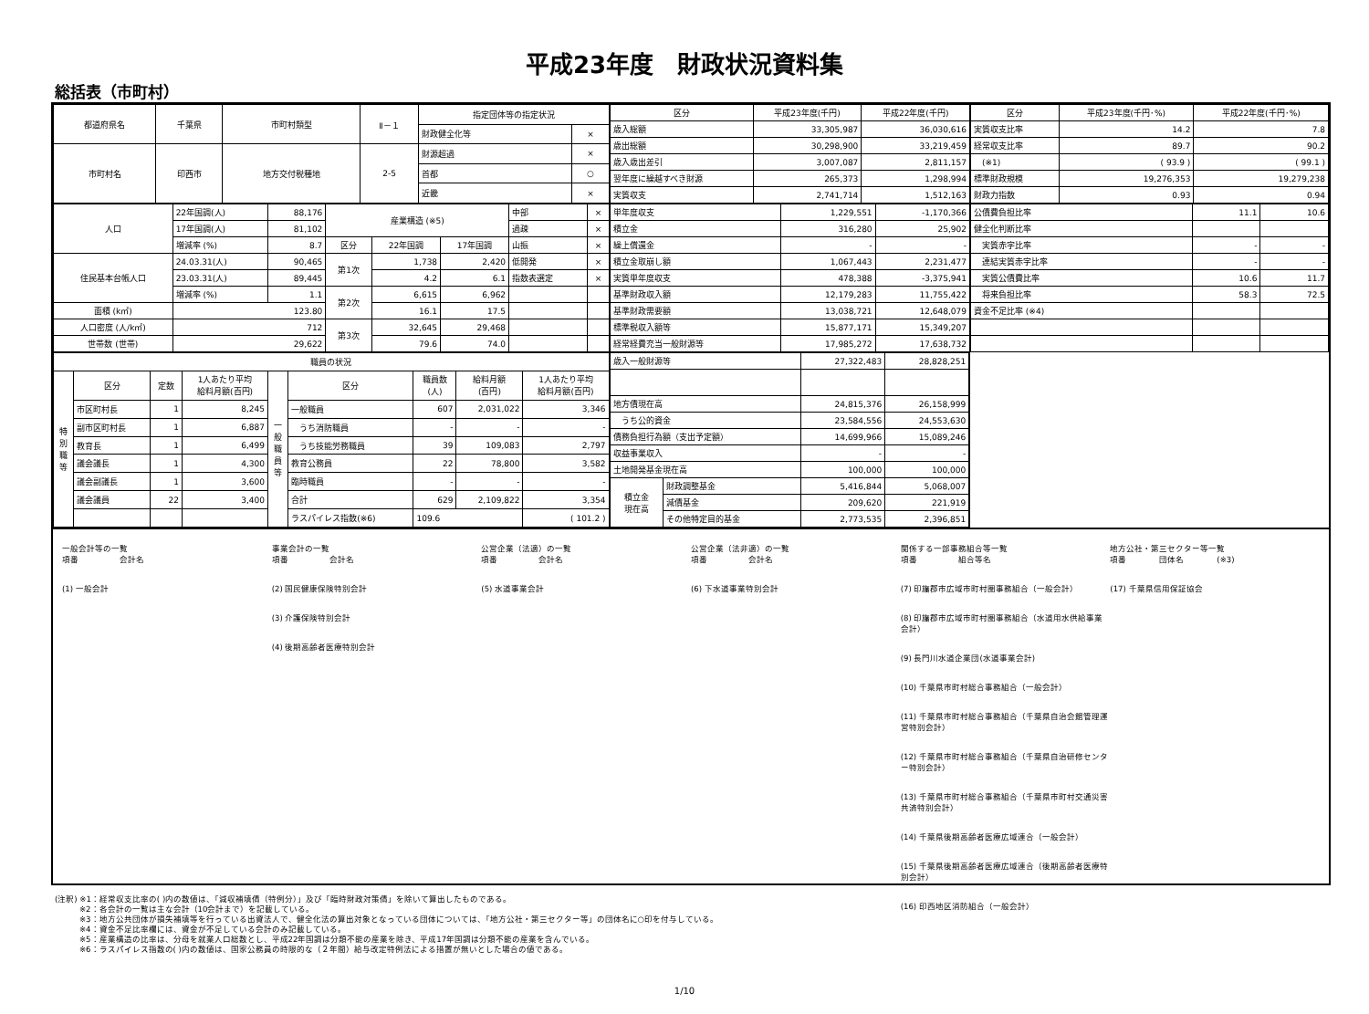平成23年度　財政状況資料集
総括表（市町村）
| 都道府県名 | 千葉県 | 市町村類型 | Ⅱ－１ | 指定団体等の指定状況 | |
| | | | | 財政健全化等 | × |
| 市町村名 | 印西市 | 地方交付税種地 | 2-5 | 財源超過 | × |
| | | | | 首都 | ○ |
| | | | | 近畿 | × |
| 区分 | 平成23年度(千円) | 平成22年度(千円) |
| --- | --- | --- |
| 歳入総額 | 33,305,987 | 36,030,616 |
| 歳出総額 | 30,298,900 | 33,219,459 |
| 歳入歳出差引 | 3,007,087 | 2,811,157 |
| 翌年度に繰越すべき財源 | 265,373 | 1,298,994 |
| 実質収支 | 2,741,714 | 1,512,163 |
| 区分 | 平成23年度(千円･%) | 平成22年度(千円･%) |
| --- | --- | --- |
| 実質収支比率 | 14.2 | 7.8 |
| 経常収支比率 | 89.7 | 90.2 |
| (※1) | ( 93.9 ) | ( 99.1 ) |
| 標準財政規模 | 19,276,353 | 19,279,238 |
| 財政力指数 | 0.93 | 0.94 |
| 人口 | 22年国調(人) | 88,176 | 産業構造 (※5) | | | 中部 | × |
| | 17年国調(人) | 81,102 | | | | 過疎 | × |
| | 増減率 (%) | 8.7 | 区分 | 22年国調 | 17年国調 | 山振 | × |
| 住民基本台帳人口 | 24.03.31(人) | 90,465 | 第1次 | 1,738 | 2,420 | 低開発 | × |
| | 23.03.31(人) | 89,445 | | 4.2 | 6.1 | 指数表選定 | × |
| | 増減率 (%) | 1.1 | 第2次 | 6,615 | 6,962 | | |
| 面積 (k㎡) | 123.80 | | | 16.1 | 17.5 | | |
| 人口密度 (人/k㎡) | 712 | | 第3次 | 32,645 | 29,468 | | |
| 世帯数 (世帯) | 29,622 | | | 79.6 | 74.0 | | |
| 単年度収支 | 1,229,551 | -1,170,366 |
| 積立金 | 316,280 | 25,902 |
| 繰上償還金 | - | - |
| 積立金取崩し額 | 1,067,443 | 2,231,477 |
| 実質単年度収支 | 478,388 | -3,375,941 |
| 基準財政収入額 | 12,179,283 | 11,755,422 |
| 基準財政需要額 | 13,038,721 | 12,648,079 |
| 標準税収入額等 | 15,877,171 | 15,349,207 |
| 経常経費充当一般財源等 | 17,985,272 | 17,638,732 |
| 公債費負担比率 | 11.1 | 10.6 |
| 健全化判断比率 | | |
| 実質赤字比率 | - | - |
| 連結実質赤字比率 | - | - |
| 実質公債費比率 | 10.6 | 11.7 |
| 将来負担比率 | 58.3 | 72.5 |
| 資金不足比率 (※4) | | |
| 職員の状況 | | | | | | | | |
| --- | --- | --- | --- | --- | --- | --- | --- | --- |
| 特 別 職 等 | 区分 | 定数 | 1人あたり平均 給料月額(百円) | 一 般 職 員 等 | 区分 | 職員数 (人) | 給料月額 (百円) | 1人あたり平均 給料月額(百円) |
| | 市区町村長 | 1 | 8,245 | | 一般職員 | 607 | 2,031,022 | 3,346 |
| | 副市区町村長 | 1 | 6,887 | | うち消防職員 | - | - | - |
| | 教育長 | 1 | 6,499 | | うち技能労務職員 | 39 | 109,083 | 2,797 |
| | 議会議長 | 1 | 4,300 | | 教育公務員 | 22 | 78,800 | 3,582 |
| | 議会副議長 | 1 | 3,600 | | 臨時職員 | - | - | - |
| | 議会議員 | 22 | 3,400 | | 合計 | 629 | 2,109,822 | 3,354 |
| | | | | | ラスパイレス指数(※6) | 109.6 | | ( 101.2 ) |
| 歳入一般財源等 | | 27,322,483 | 28,828,251 |
| 地方債現在高 | | 24,815,376 | 26,158,999 |
| うち公的資金 | | 23,584,556 | 24,553,630 |
| 債務負担行為額（支出予定額） | | 14,699,966 | 15,089,246 |
| 収益事業収入 | | - | - |
| 土地開発基金現在高 | | 100,000 | 100,000 |
| 積立金 現在高 | 財政調整基金 | 5,416,844 | 5,068,007 |
| | 減債基金 | 209,620 | 221,919 |
| | その他特定目的基金 | 2,773,535 | 2,396,851 |
一般会計等の一覧
項番　　　　　会計名
(1) 一般会計
事業会計の一覧
項番　　　　　会計名
(2) 国民健康保険特別会計
(3) 介護保険特別会計
(4) 後期高齢者医療特別会計
公営企業（法適）の一覧
項番　　　　　会計名
(5) 水道事業会計
公営企業（法非適）の一覧
項番　　　　　会計名
(6) 下水道事業特別会計
関係する一部事務組合等一覧
項番　　　　　組合等名
(7) 印旛郡市広域市町村圏事務組合（一般会計）
(8) 印旛郡市広域市町村圏事務組合（水道用水供給事業会計）
(9) 長門川水道企業団(水道事業会計)
(10) 千葉県市町村総合事務組合（一般会計）
(11) 千葉県市町村総合事務組合（千葉県自治会館管理運営特別会計）
(12) 千葉県市町村総合事務組合（千葉県自治研修センター特別会計）
(13) 千葉県市町村総合事務組合（千葉県市町村交通災害共済特別会計）
(14) 千葉県後期高齢者医療広域連合（一般会計）
(15) 千葉県後期高齢者医療広域連合（後期高齢者医療特別会計）
(16) 印西地区消防組合（一般会計）
地方公社・第三セクター等一覧
項番　　　　団体名　　　　(※3)
(17) 千葉県信用保証協会
(注釈) ※1：経常収支比率の( )内の数値は、「減収補填債（特例分）」及び「臨時財政対策債」を除いて算出したものである。
　　　※2：各会計の一覧は主な会計（10会計まで）を記載している。
　　　※3：地方公共団体が損失補填等を行っている出資法人で、健全化法の算出対象となっている団体については、「地方公社・第三セクター等」の団体名に○印を付与している。
　　　※4：資金不足比率欄には、資金が不足している会計のみ記載している。
　　　※5：産業構造の比率は、分母を就業人口総数とし、平成22年国調は分類不能の産業を除き、平成17年国調は分類不能の産業を含んでいる。
　　　※6：ラスパイレス指数の( )内の数値は、国家公務員の時限的な（２年間）給与改定特例法による措置が無いとした場合の値である。
1/10